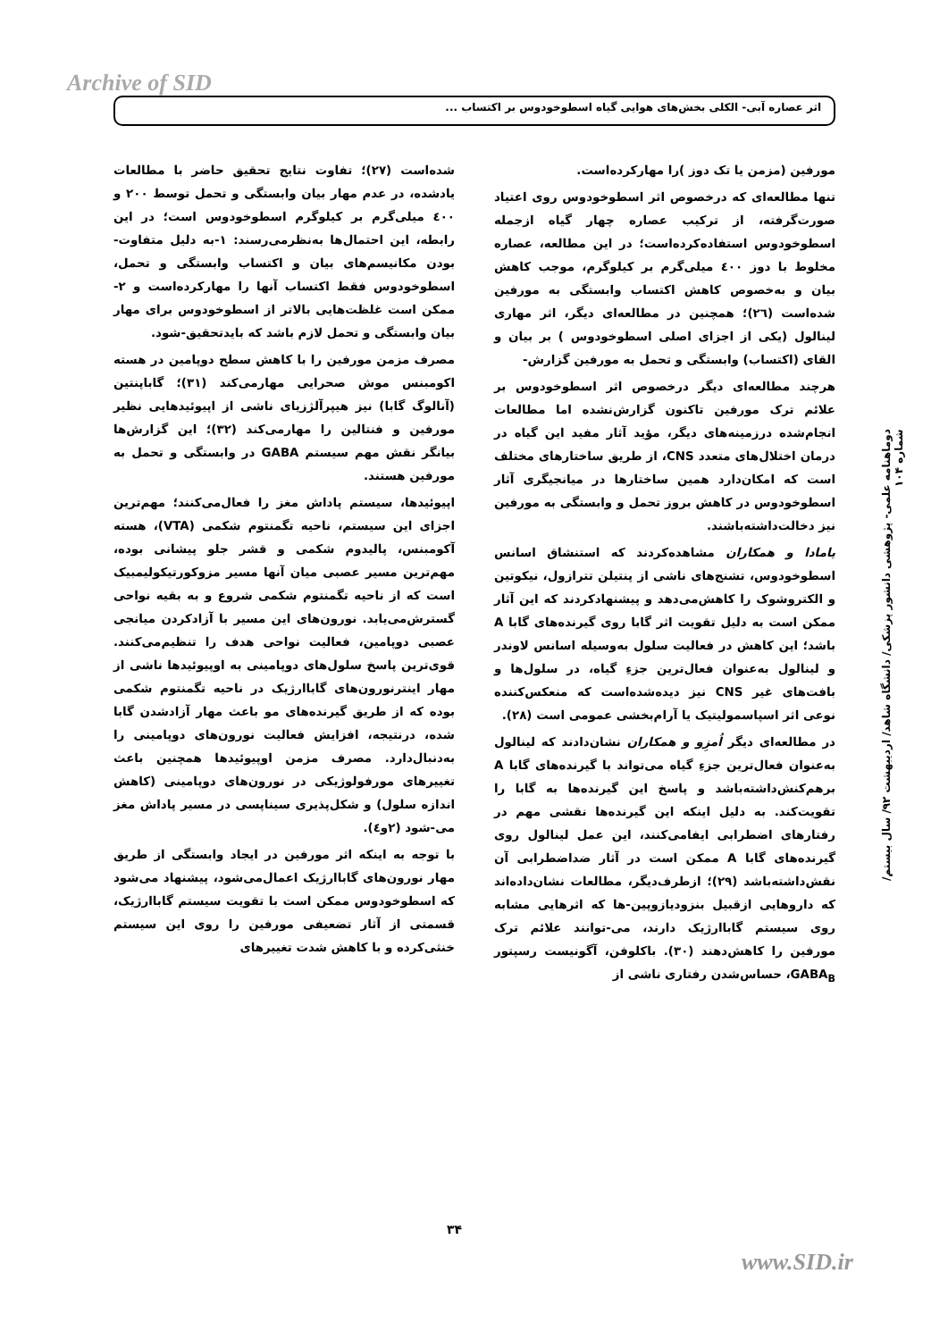Archive of SID
اثر عصاره آبی- الکلی بخش‌های هوایی گیاه اسطوخودوس بر اکتساب ...
مورفین (مزمن یا تک دوز )را مهارکرده‌است.
تنها مطالعه‌ای که درخصوص اثر اسطوخودوس روی اعتیاد صورت‌گرفته، از ترکیب عصاره چهار گیاه ازجمله اسطوخودوس استفاده‌کرده‌است؛ در این مطالعه، عصاره مخلوط با دوز ٤٠٠ میلی‌گرم بر کیلوگرم، موجب کاهش بیان و به‌خصوص کاهش اکتساب وابستگی به مورفین شده‌است (٢٦)؛ همچنین در مطالعه‌ای دیگر، اثر مهاری لینالول (یکی از اجزای اصلی اسطوخودوس ) بر بیان و القای (اکتساب) وابستگی و تحمل به مورفین گزارش-
هرچند مطالعه‌ای دیگر درخصوص اثر اسطوخودوس بر علائم ترک مورفین تاکنون گزارش‌نشده اما مطالعات انجام‌شده درزمینه‌های دیگر، مؤید آثار مفید این گیاه در درمان اختلال‌های متعدد CNS، از طریق ساختارهای مختلف است که امکان‌دارد همین ساختارها در میانجیگری آثار اسطوخودوس در کاهش بروز تحمل و وابستگی به مورفین نیز دخالت‌داشته‌باشند.
یامادا و همکاران مشاهده‌کردند که استنشاق اسانس اسطوخودوس، تشنج‌های ناشی از پنتیلن تترازول، نیکوتین و الکتروشوک را کاهش‌می‌دهد و پیشنهادکردند که این آثار ممکن است به دلیل تقویت اثر گابا روی گیرنده‌های گابا A باشد؛ این کاهش در فعالیت سلول به‌وسیله اسانس لاوندر و لینالول به‌عنوان فعال‌ترین جزءِ گیاه، در سلول‌ها و بافت‌های غیر CNS نیز دیده‌شده‌است که منعکس‌کننده نوعی اثر اسپاسمولیتیک یا آرام‌بخشی عمومی است (٢٨).
در مطالعه‌ای دیگر اُمزِو و همکاران نشان‌دادند که لینالول به‌عنوان فعال‌ترین جزءِ گیاه می‌تواند با گیرنده‌های گابا A برهم‌کنش‌داشته‌باشد و پاسخ این گیرنده‌ها به گابا را تقویت‌کند. به دلیل اینکه این گیرنده‌ها نقشی مهم در رفتارهای اضطرابی ایفامی‌کنند، این عمل لینالول روی گیرنده‌های گابا A ممکن است در آثار ضداضطرابی آن نقش‌داشته‌باشد (٢٩)؛ ازطرف‌دیگر، مطالعات نشان‌داده‌اند که داروهایی ازقبیل بنزودیازوپین-ها که اثرهایی مشابه روی سیستم گاباارژیک دارند، می-توانند علائم ترک مورفین را کاهش‌دهند (٣٠). باکلوفن، آگونیست رسپتور GABA<sub>B</sub>، حساس‌شدن رفتاری ناشی از
شده‌است (٢٧)؛ تفاوت نتایج تحقیق حاضر با مطالعات یادشده، در عدم مهار بیان وابستگی و تحمل توسط ٢٠٠ و ٤٠٠ میلی‌گرم بر کیلوگرم اسطوخودوس است؛ در این رابطه، این احتمال‌ها به‌نظرمی‌رسند: ١-به دلیل متفاوت-بودن مکانیسم‌های بیان و اکتساب وابستگی و تحمل، اسطوخودوس فقط اکتساب آنها را مهارکرده‌است و ٢-ممکن است غلظت‌هایی بالاتر از اسطوخودوس برای مهار بیان وابستگی و تحمل لازم باشد که بایدتحقیق-شود.
مصرف مزمن مورفین را با کاهش سطح دوپامین در هسته اکومبنس موش صحرایی مهارمی‌کند (٣١)؛ گاباپنتین (آنالوگ گابا) نیز هیپرآلژزیای ناشی از اپیوئیدهایی نظیر مورفین و فنتالین را مهارمی‌کند (٣٢)؛ این گزارش‌ها بیانگر نقش مهم سیستم GABA در وابستگی و تحمل به مورفین هستند.
اپیوئیدها، سیستم پاداش مغز را فعال‌می‌کنند؛ مهم‌ترین اجزای این سیستم، ناحیه تگمنتوم شکمی (VTA)، هسته آکومبنس، پالیدوم شکمی و قشر جلو پیشانی بوده، مهم‌ترین مسیر عصبی میان آنها مسیر مزوکورتیکولیمبیک است که از ناحیه تگمنتوم شکمی شروع و به بقیه نواحی گسترش‌می‌یابد. نورون‌های این مسیر با آزادکردن میانجی عصبی دوپامین، فعالیت نواحی هدف را تنظیم‌می‌کنند. قوی‌ترین پاسخ سلول‌های دوپامینی به اوپیوئیدها ناشی از مهار اینترنورون‌های گاباارژیک در ناحیه تگمنتوم شکمی بوده که از طریق گیرنده‌های مو باعث مهار آزادشدن گابا شده، درنتیجه، افزایش فعالیت نورون‌های دوپامینی را به‌دنبال‌دارد. مصرف مزمن اوپیوئیدها همچنین باعث تغییرهای مورفولوژیکی در نورون‌های دوپامینی (کاهش اندازه سلول) و شکل‌پذیری سیناپسی در مسیر پاداش مغز می-شود (٢و٤).
با توجه به اینکه اثر مورفین در ایجاد وابستگی از طریق مهار نورون‌های گاباارژیک اعمال‌می‌شود، پیشنهاد می‌شود که اسطوخودوس ممکن است با تقویت سیستم گاباارژیک، قسمتی از آثار تضعیفی مورفین را روی این سیستم خنثی‌کرده و با کاهش شدت تغییرهای
دوماهنامه علمی- پژوهشی دانشور پزشکی/ دانشگاه شاهد/ اردیبهشت ۹۲/ سال بیستم/ شماره ۱۰۴
۳۴
www.SID.ir